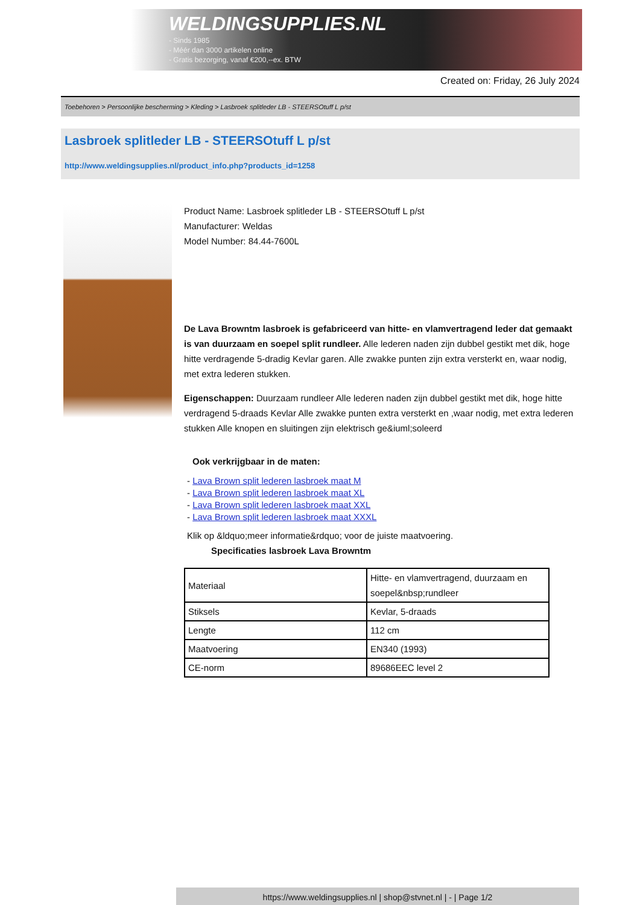WELDINGSUPPLIES.NL
- Sinds 1985
- Méér dan 3000 artikelen online
- Gratis bezorging, vanaf €200,--ex. BTW
Created on: Friday, 26 July 2024
Toebehoren > Persoonlijke bescherming > Kleding > Lasbroek splitleder LB - STEERSOtuff L p/st
Lasbroek splitleder LB - STEERSOtuff L p/st
http://www.weldingsupplies.nl/product_info.php?products_id=1258
Product Name: Lasbroek splitleder LB - STEERSOtuff L p/st
Manufacturer: Weldas
Model Number: 84.44-7600L
De Lava Browntm lasbroek is gefabriceerd van hitte- en vlamvertragend leder dat gemaakt is van duurzaam en soepel split rundleer. Alle lederen naden zijn dubbel gestikt met dik, hoge hitte verdragende 5-dradig Kevlar garen. Alle zwakke punten zijn extra versterkt en, waar nodig, met extra lederen stukken.
Eigenschappen: Duurzaam rundleer Alle lederen naden zijn dubbel gestikt met dik, hoge hitte verdragend 5-draads Kevlar Alle zwakke punten extra versterkt en ,waar nodig, met extra lederen stukken Alle knopen en sluitingen zijn elektrisch ge&iuml;soleerd
Ook verkrijgbaar in de maten:
- Lava Brown split lederen lasbroek maat M
- Lava Brown split lederen lasbroek maat XL
- Lava Brown split lederen lasbroek maat XXL
- Lava Brown split lederen lasbroek maat XXXL
Klik op &ldquo;meer informatie&rdquo; voor de juiste maatvoering.
Specificaties lasbroek Lava Browntm
| Materiaal | Hitte- en vlamvertragend, duurzaam en soepel&nbsp;rundleer |
| Stiksels | Kevlar, 5-draads |
| Lengte | 112 cm |
| Maatvoering | EN340 (1993) |
| CE-norm | 89686EEC level 2 |
https://www.weldingsupplies.nl | shop@stvnet.nl | - | Page 1/2